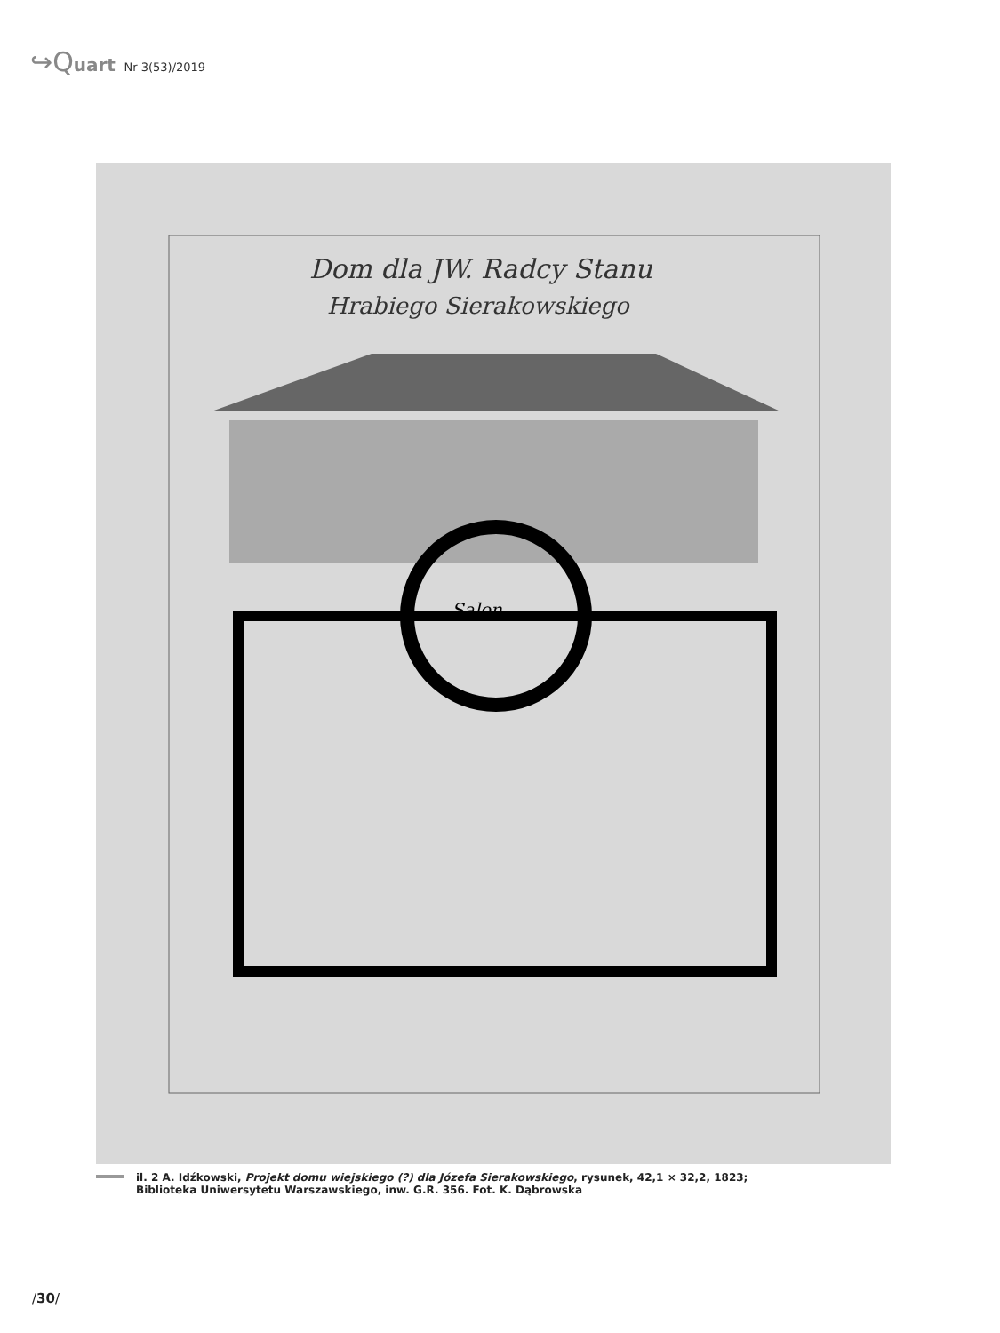↪Quart Nr 3(53)/2019
Dom dla JW. Radcy Stanu
Hrabiego Sierakowskiego
Salon
il. 2 A. Idźkowski, Projekt domu wiejskiego (?) dla Józefa Sierakowskiego, rysunek, 42,1 × 32,2, 1823;
Biblioteka Uniwersytetu Warszawskiego, inw. G.R. 356. Fot. K. Dąbrowska
/30/